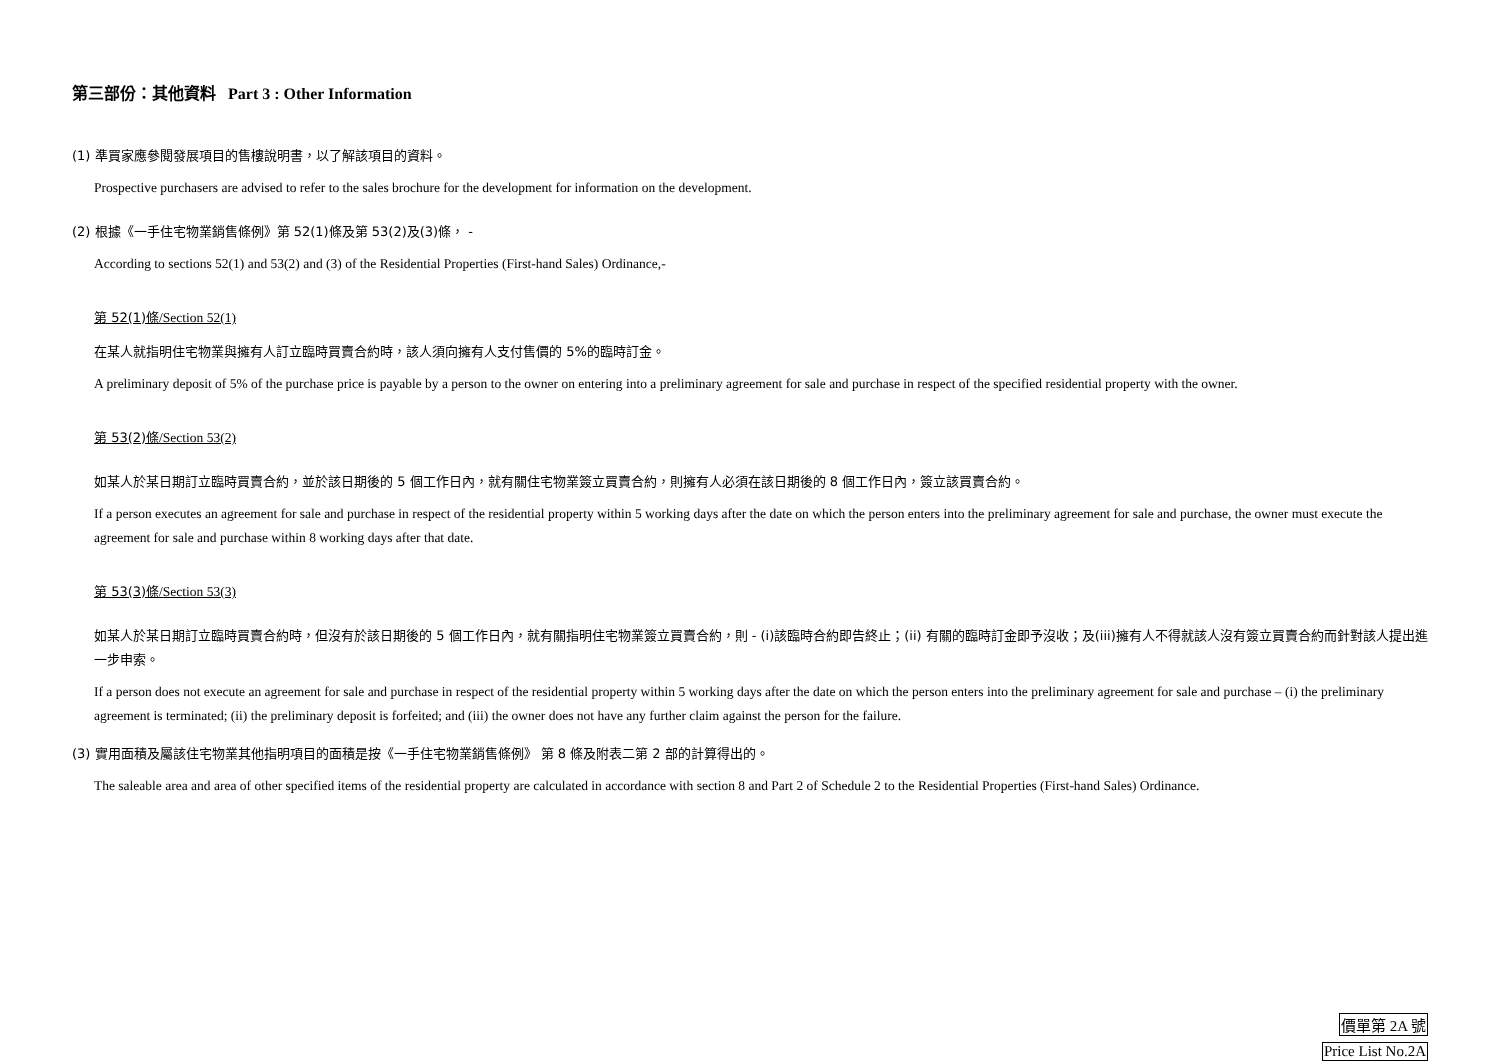第三部份：其他資料 Part 3 : Other Information
(1) 準買家應參閱發展項目的售樓說明書，以了解該項目的資料。
Prospective purchasers are advised to refer to the sales brochure for the development for information on the development.
(2) 根據《一手住宅物業銷售條例》第 52(1)條及第 53(2)及(3)條， -
According to sections 52(1) and 53(2) and (3) of the Residential Properties (First-hand Sales) Ordinance,-
第 52(1)條/Section 52(1)
在某人就指明住宅物業與擁有人訂立臨時買賣合約時，該人須向擁有人支付售價的 5%的臨時訂金。
A preliminary deposit of 5% of the purchase price is payable by a person to the owner on entering into a preliminary agreement for sale and purchase in respect of the specified residential property with the owner.
第 53(2)條/Section 53(2)
如某人於某日期訂立臨時買賣合約，並於該日期後的 5 個工作日內，就有關住宅物業簽立買賣合約，則擁有人必須在該日期後的 8 個工作日內，簽立該買賣合約。
If a person executes an agreement for sale and purchase in respect of the residential property within 5 working days after the date on which the person enters into the preliminary agreement for sale and purchase, the owner must execute the agreement for sale and purchase within 8 working days after that date.
第 53(3)條/Section 53(3)
如某人於某日期訂立臨時買賣合約時，但沒有於該日期後的 5 個工作日內，就有關指明住宅物業簽立買賣合約，則 - (i)該臨時合約即告終止；(ii) 有關的臨時訂金即予沒收；及(iii)擁有人不得就該人沒有簽立買賣合約而針對該人提出進一步申索。
If a person does not execute an agreement for sale and purchase in respect of the residential property within 5 working days after the date on which the person enters into the preliminary agreement for sale and purchase – (i) the preliminary agreement is terminated; (ii) the preliminary deposit is forfeited; and (iii) the owner does not have any further claim against the person for the failure.
(3) 實用面積及屬該住宅物業其他指明項目的面積是按《一手住宅物業銷售條例》 第 8 條及附表二第 2 部的計算得出的。
The saleable area and area of other specified items of the residential property are calculated in accordance with section 8 and Part 2 of Schedule 2 to the Residential Properties (First-hand Sales) Ordinance.
價單第 2A 號
Price List No.2A